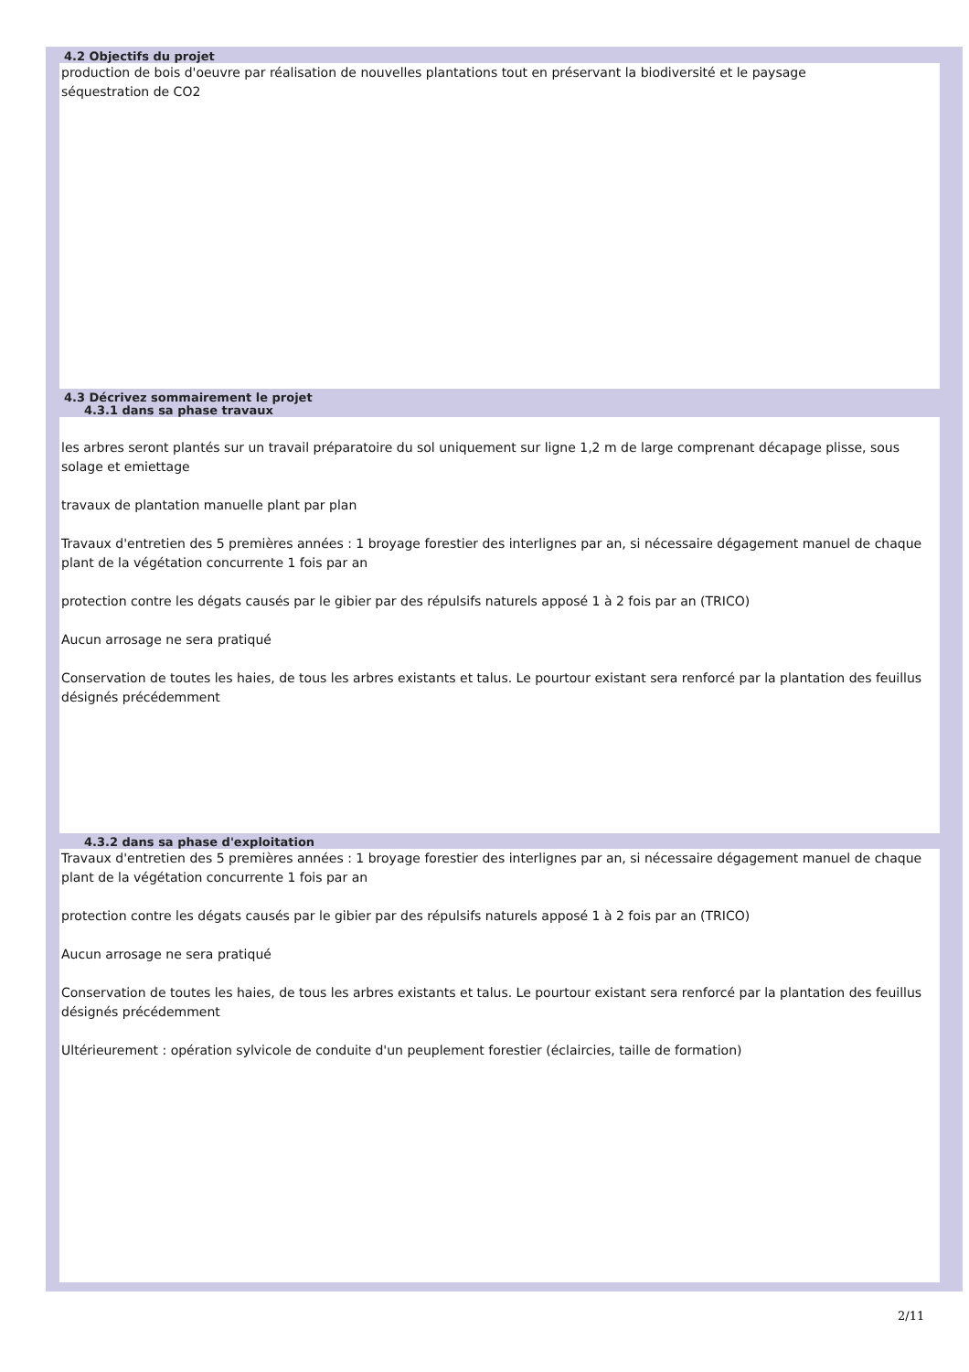4.2 Objectifs du projet
production de bois d'oeuvre par réalisation de nouvelles plantations tout en préservant la biodiversité et le paysage
séquestration de CO2
4.3 Décrivez sommairement le projet
4.3.1 dans sa phase travaux
les arbres seront plantés sur un travail préparatoire du sol uniquement sur ligne 1,2 m de large comprenant décapage plisse, sous solage et emiettage
travaux de plantation manuelle plant par plan
Travaux d'entretien des 5 premières années : 1 broyage forestier des interlignes par an, si nécessaire dégagement manuel de chaque plant de la végétation concurrente 1 fois par an
protection contre les dégats causés par le gibier par des répulsifs naturels apposé 1 à 2 fois par an (TRICO)
Aucun arrosage ne sera pratiqué
Conservation de toutes les haies, de tous les arbres existants et talus. Le pourtour existant sera renforcé par la plantation des feuillus désignés précédemment
4.3.2 dans sa phase d'exploitation
Travaux d'entretien des 5 premières années : 1 broyage forestier des interlignes par an, si nécessaire dégagement manuel de chaque plant de la végétation concurrente 1 fois par an
protection contre les dégats causés par le gibier par des répulsifs naturels apposé 1 à 2 fois par an (TRICO)
Aucun arrosage ne sera pratiqué
Conservation de toutes les haies, de tous les arbres existants et talus. Le pourtour existant sera renforcé par la plantation des feuillus désignés précédemment
Ultérieurement : opération sylvicole de conduite d'un peuplement forestier (éclaircies, taille de formation)
2/11